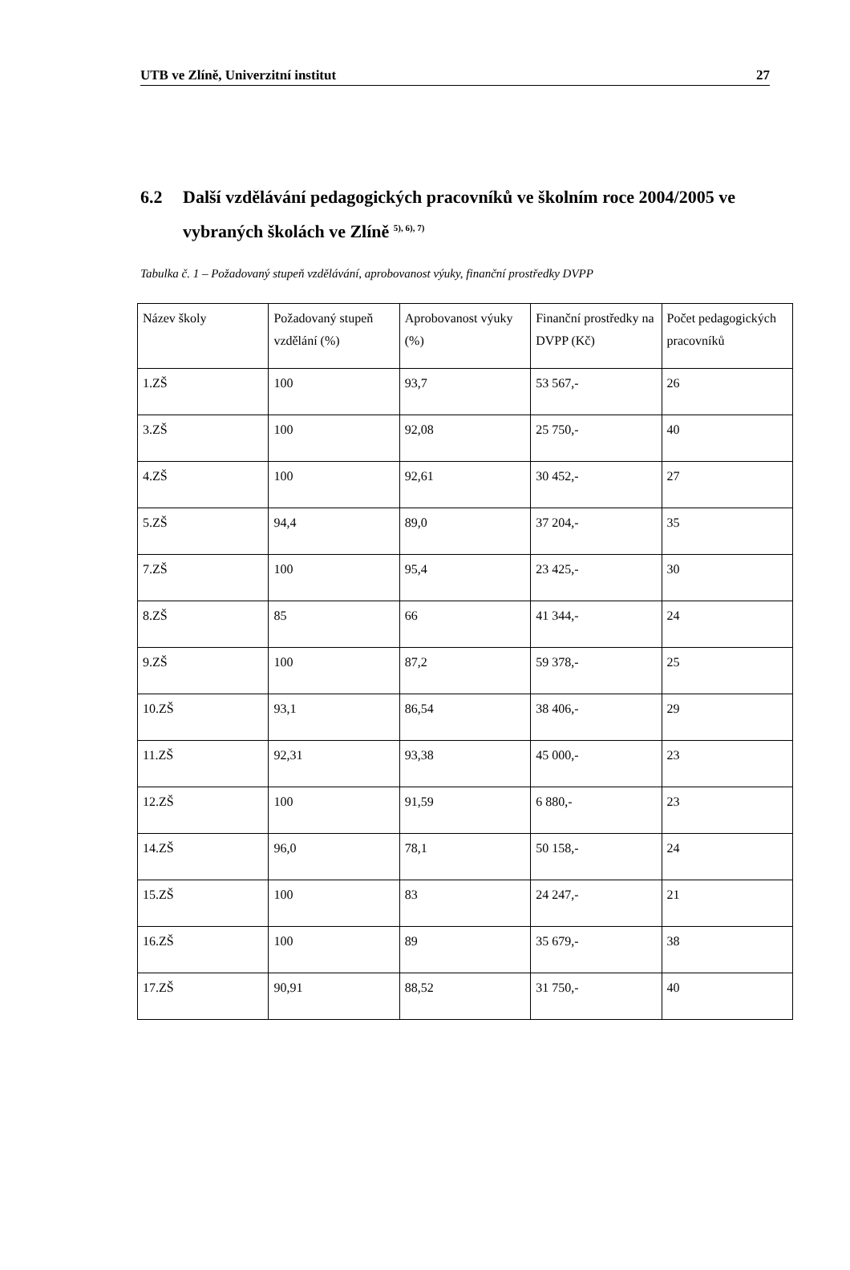UTB ve Zlíně, Univerzitní institut 27
6.2 Další vzdělávání pedagogických pracovníků ve školním roce 2004/2005 ve vybraných školách ve Zlíně <sup>5), 6), 7)</sup>
Tabulka č. 1 – Požadovaný stupeň vzdělávání, aprobovanost výuky, finanční prostředky DVPP
| Název školy | Požadovaný stupeň vzdělání (%) | Aprobovanost výuky (%) | Finanční prostředky na DVPP (Kč) | Počet pedagogických pracovníků |
| 1.ZŠ | 100 | 93,7 | 53 567,- | 26 |
| 3.ZŠ | 100 | 92,08 | 25 750,- | 40 |
| 4.ZŠ | 100 | 92,61 | 30 452,- | 27 |
| 5.ZŠ | 94,4 | 89,0 | 37 204,- | 35 |
| 7.ZŠ | 100 | 95,4 | 23 425,- | 30 |
| 8.ZŠ | 85 | 66 | 41 344,- | 24 |
| 9.ZŠ | 100 | 87,2 | 59 378,- | 25 |
| 10.ZŠ | 93,1 | 86,54 | 38 406,- | 29 |
| 11.ZŠ | 92,31 | 93,38 | 45 000,- | 23 |
| 12.ZŠ | 100 | 91,59 | 6 880,- | 23 |
| 14.ZŠ | 96,0 | 78,1 | 50 158,- | 24 |
| 15.ZŠ | 100 | 83 | 24 247,- | 21 |
| 16.ZŠ | 100 | 89 | 35 679,- | 38 |
| 17.ZŠ | 90,91 | 88,52 | 31 750,- | 40 |